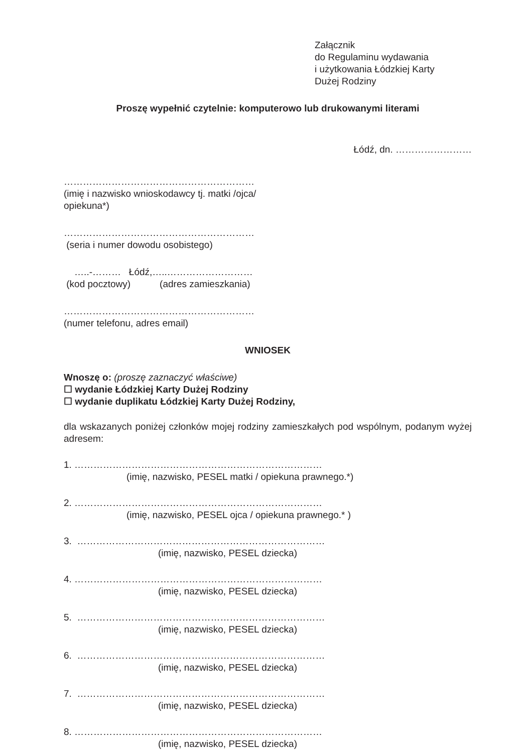Załącznik
do Regulaminu wydawania
i użytkowania Łódzkiej Karty
Dużej Rodziny
Proszę wypełnić czytelnie: komputerowo lub drukowanymi literami
Łódź, dn. ……………………
……………………………………………………
(imię i nazwisko wnioskodawcy tj. matki /ojca/
opiekuna*)
……………………………………………………
(seria i numer dowodu osobistego)
…..-……… Łódź,…..………………………
(kod pocztowy) (adres zamieszkania)
……………………………………………………
(numer telefonu, adres email)
WNIOSEK
Wnoszę o: (proszę zaznaczyć właściwe)
☐ wydanie Łódzkiej Karty Dużej Rodziny
☐ wydanie duplikatu Łódzkiej Karty Dużej Rodziny,
dla wskazanych poniżej członków mojej rodziny zamieszkałych pod wspólnym, podanym wyżej adresem:
1. ……………………………………………………………………
(imię, nazwisko, PESEL matki / opiekuna prawnego.*)
2. ……………………………………………………………………
(imię, nazwisko, PESEL ojca / opiekuna prawnego.* )
3. ……………………………………………………………………
(imię, nazwisko, PESEL dziecka)
4. ……………………………………………………………………
(imię, nazwisko, PESEL dziecka)
5. ……………………………………………………………………
(imię, nazwisko, PESEL dziecka)
6. ……………………………………………………………………
(imię, nazwisko, PESEL dziecka)
7. ……………………………………………………………………
(imię, nazwisko, PESEL dziecka)
8. ……………………………………………………………………
(imię, nazwisko, PESEL dziecka)